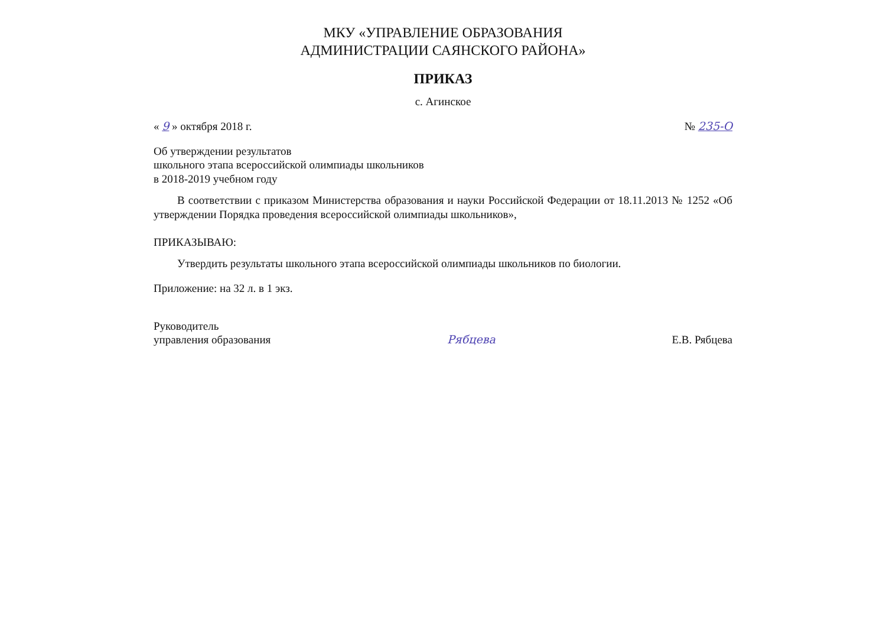МКУ «УПРАВЛЕНИЕ ОБРАЗОВАНИЯ
АДМИНИСТРАЦИИ САЯНСКОГО РАЙОНА»
ПРИКАЗ
с. Агинское
« 9 » октября 2018 г. № 235-О
Об утверждении результатов
школьного этапа всероссийской олимпиады школьников
в 2018-2019 учебном году
В соответствии с приказом Министерства образования и науки Российской Федерации от 18.11.2013 № 1252 «Об утверждении Порядка проведения всероссийской олимпиады школьников»,
ПРИКАЗЫВАЮ:
Утвердить результаты школьного этапа всероссийской олимпиады школьников по биологии.
Приложение: на 32 л. в 1 экз.
Руководитель
управления образования Рябцева Е.В. Рябцева